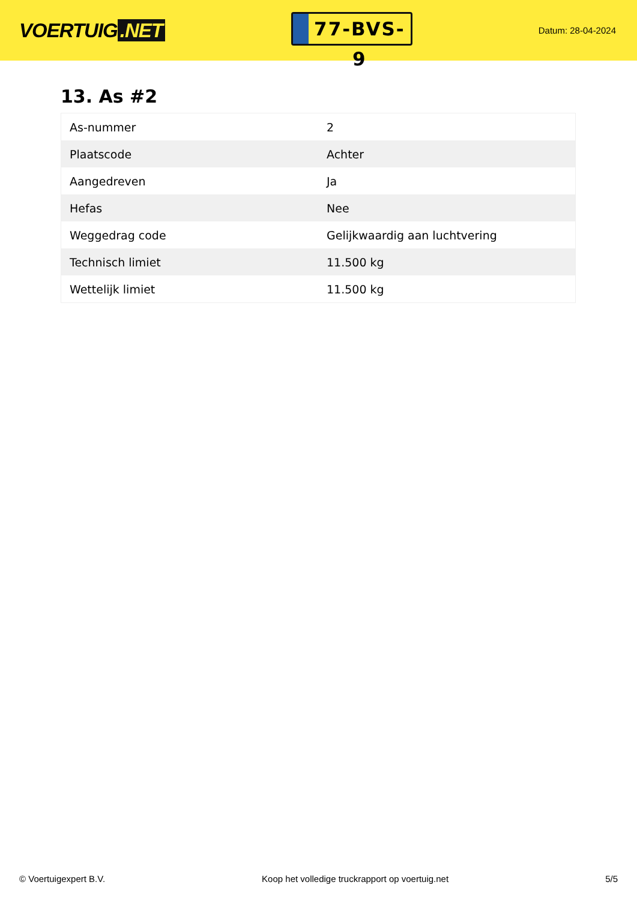VOERTUIG.NET
77-BVS-9
Datum: 28-04-2024
13. As #2
| As-nummer | 2 |
| Plaatscode | Achter |
| Aangedreven | Ja |
| Hefas | Nee |
| Weggedrag code | Gelijkwaardig aan luchtvering |
| Technisch limiet | 11.500 kg |
| Wettelijk limiet | 11.500 kg |
© Voertuigexpert B.V. Koop het volledige truckrapport op voertuig.net 5/5